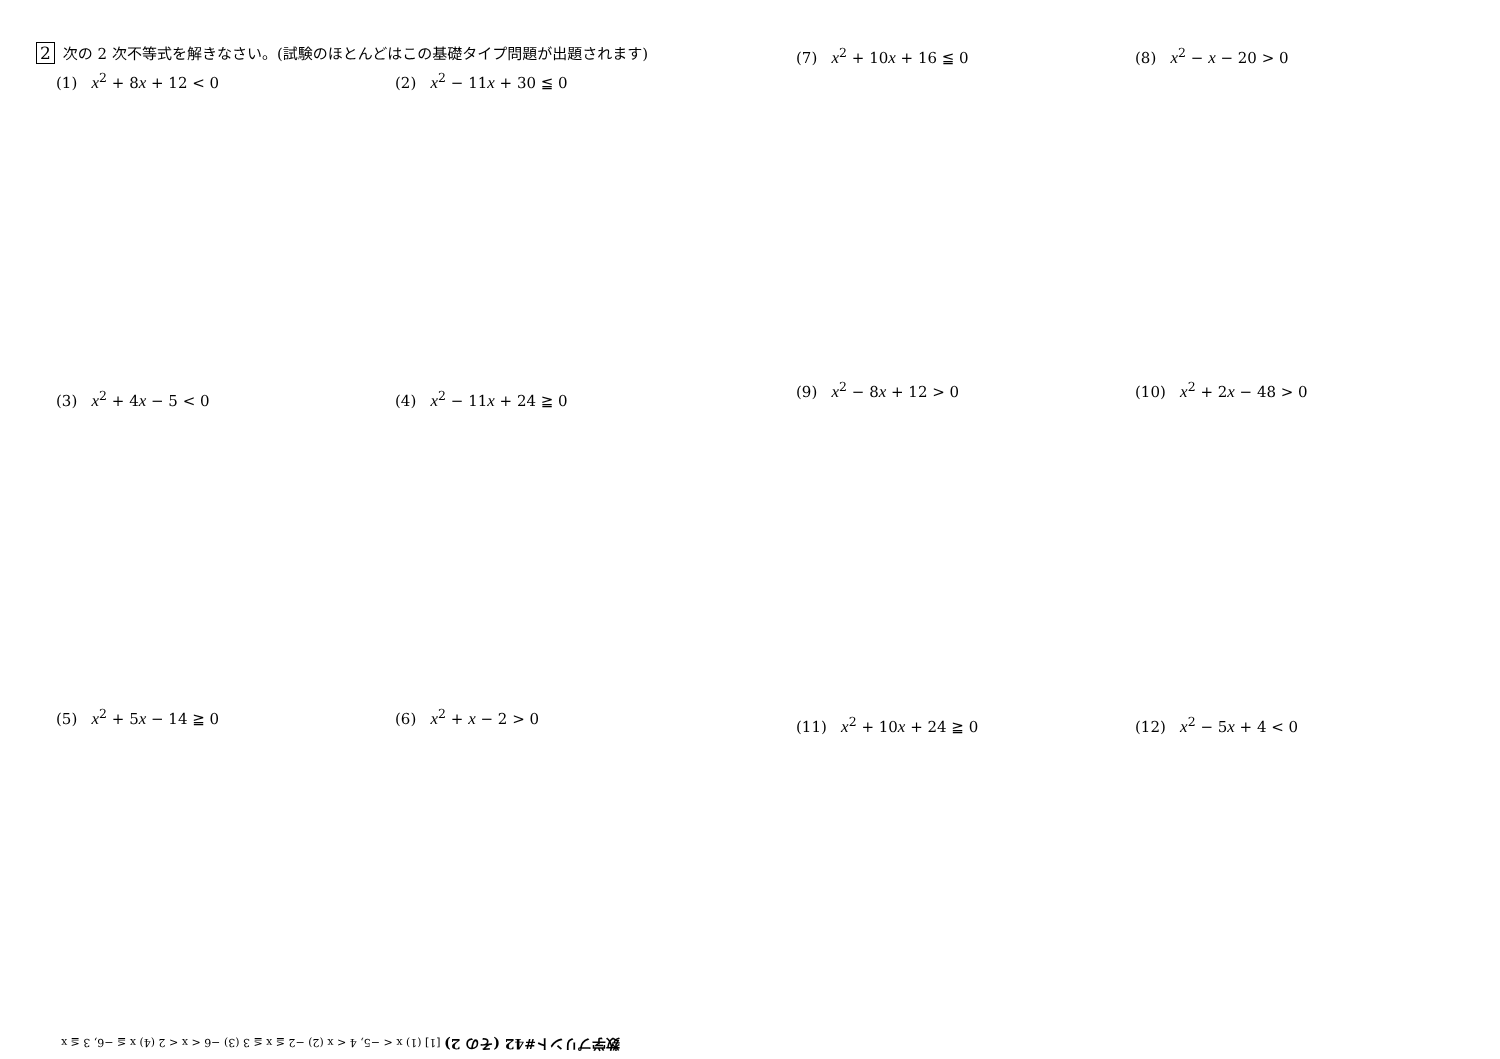2 次の 2 次不等式を解きなさい。(試験のほとんどはこの基礎タイプ問題が出題されます)
(1) x<sup>2</sup> + 8x + 12 < 0 (2) x<sup>2</sup> − 11x + 30 ≦ 0
(7) x<sup>2</sup> + 10x + 16 ≦ 0 (8) x<sup>2</sup> − x − 20 > 0
(3) x<sup>2</sup> + 4x − 5 < 0 (4) x<sup>2</sup> − 11x + 24 ≧ 0
(9) x<sup>2</sup> − 8x + 12 > 0 (10) x<sup>2</sup> + 2x − 48 > 0
(5) x<sup>2</sup> + 5x − 14 ≧ 0 (6) x<sup>2</sup> + x − 2 > 0 (11) x<sup>2</sup> + 10x + 24 ≧ 0 (12) x<sup>2</sup> − 5x + 4 < 0
数学プリント#42 (その 2) [1] (1) x < −5, 4 < x (2) −2 ≦ x ≦ 3 (3) −6 < x < 2 (4) x ≦ −6, 3 ≦ x